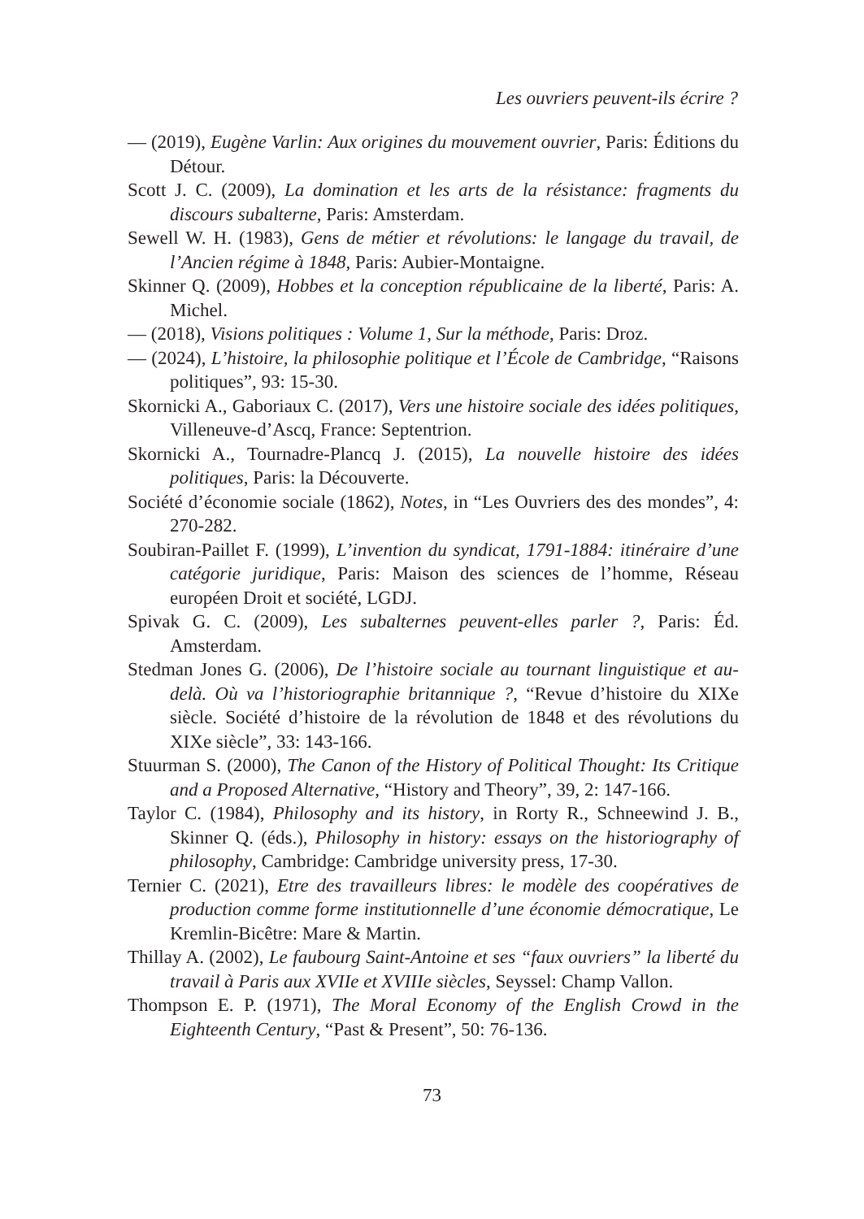Les ouvriers peuvent-ils écrire ?
— (2019), Eugène Varlin: Aux origines du mouvement ouvrier, Paris: Éditions du Détour.
Scott J. C. (2009), La domination et les arts de la résistance: fragments du discours subalterne, Paris: Amsterdam.
Sewell W. H. (1983), Gens de métier et révolutions: le langage du travail, de l’Ancien régime à 1848, Paris: Aubier-Montaigne.
Skinner Q. (2009), Hobbes et la conception républicaine de la liberté, Paris: A. Michel.
— (2018), Visions politiques : Volume 1, Sur la méthode, Paris: Droz.
— (2024), L’histoire, la philosophie politique et l’École de Cambridge, “Raisons politiques”, 93: 15-30.
Skornicki A., Gaboriaux C. (2017), Vers une histoire sociale des idées politiques, Villeneuve-d’Ascq, France: Septentrion.
Skornicki A., Tournadre-Plancq J. (2015), La nouvelle histoire des idées politiques, Paris: la Découverte.
Société d’économie sociale (1862), Notes, in “Les Ouvriers des des mondes”, 4: 270-282.
Soubiran-Paillet F. (1999), L’invention du syndicat, 1791-1884: itinéraire d’une catégorie juridique, Paris: Maison des sciences de l’homme, Réseau européen Droit et société, LGDJ.
Spivak G. C. (2009), Les subalternes peuvent-elles parler ?, Paris: Éd. Amsterdam.
Stedman Jones G. (2006), De l’histoire sociale au tournant linguistique et au-delà. Où va l’historiographie britannique ?, “Revue d’histoire du XIXe siècle. Société d’histoire de la révolution de 1848 et des révolutions du XIXe siècle”, 33: 143-166.
Stuurman S. (2000), The Canon of the History of Political Thought: Its Critique and a Proposed Alternative, “History and Theory”, 39, 2: 147-166.
Taylor C. (1984), Philosophy and its history, in Rorty R., Schneewind J. B., Skinner Q. (éds.), Philosophy in history: essays on the historiography of philosophy, Cambridge: Cambridge university press, 17-30.
Ternier C. (2021), Etre des travailleurs libres: le modèle des coopératives de production comme forme institutionnelle d’une économie démocratique, Le Kremlin-Bicêtre: Mare & Martin.
Thillay A. (2002), Le faubourg Saint-Antoine et ses “faux ouvriers” la liberté du travail à Paris aux XVIIe et XVIIIe siècles, Seyssel: Champ Vallon.
Thompson E. P. (1971), The Moral Economy of the English Crowd in the Eighteenth Century, “Past & Present”, 50: 76-136.
73